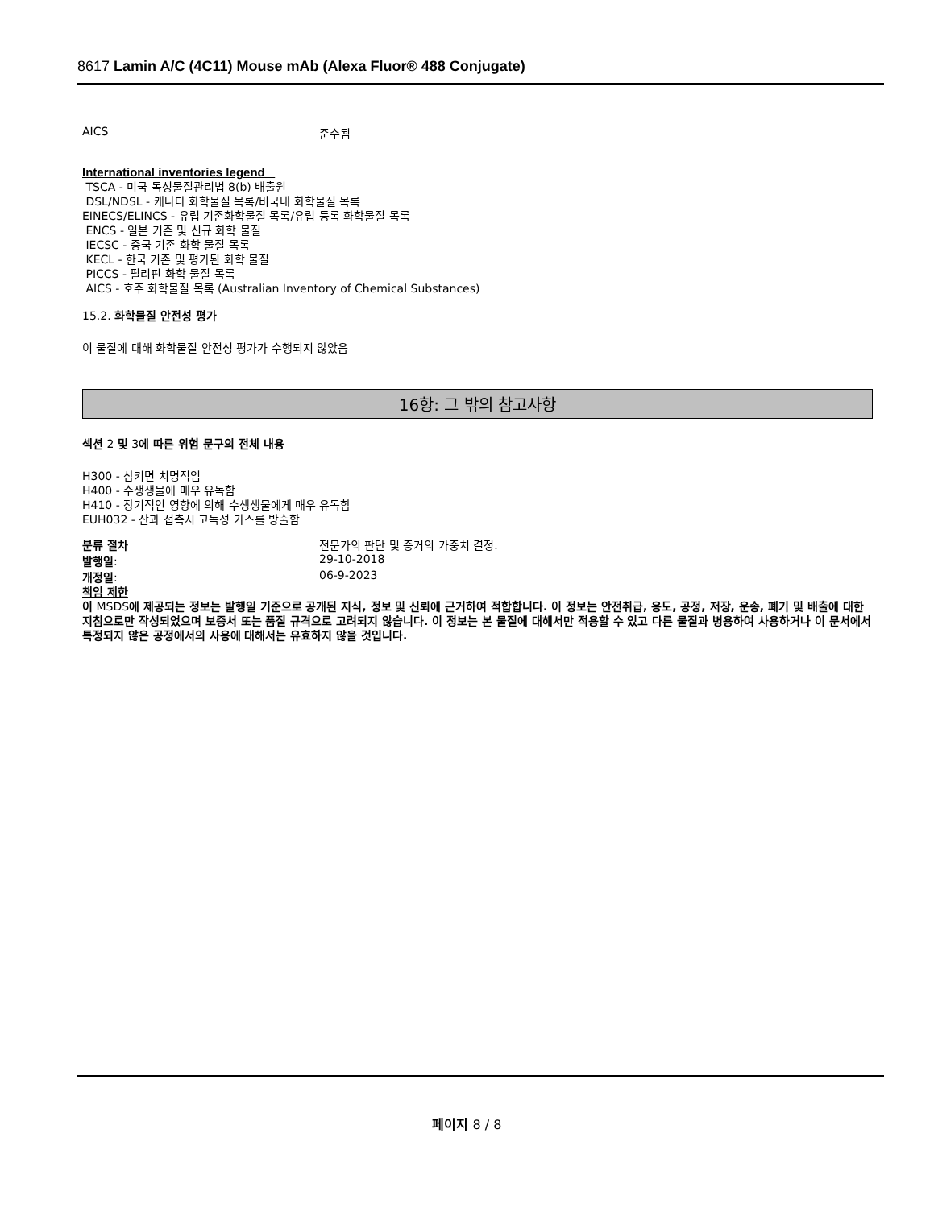8617 Lamin A/C (4C11) Mouse mAb (Alexa Fluor® 488 Conjugate)
AICS 준수됨
International inventories legend
TSCA - 미국 독성물질관리법 8(b) 배출원
DSL/NDSL - 캐나다 화학물질 목록/비국내 화학물질 목록
EINECS/ELINCS - 유럽 기존화학물질 목록/유럽 등록 화학물질 목록
ENCS - 일본 기존 및 신규 화학 물질
IECSC - 중국 기존 화학 물질 목록
KECL - 한국 기존 및 평가된 화학 물질
PICCS - 필리핀 화학 물질 목록
AICS - 호주 화학물질 목록 (Australian Inventory of Chemical Substances)
15.2. 화학물질 안전성 평가
이 물질에 대해 화학물질 안전성 평가가 수행되지 않았음
16항: 그 밖의 참고사항
섹션 2 및 3에 따른 위험 문구의 전체 내용
H300 - 삼키면 치명적임
H400 - 수생생물에 매우 유독함
H410 - 장기적인 영향에 의해 수생생물에게 매우 유독함
EUH032 - 산과 접촉시 고독성 가스를 방출함
분류 절차 전문가의 판단 및 증거의 가중치 결정.
발행일: 29-10-2018
개정일: 06-9-2023
책임 제한
이 MSDS에 제공되는 정보는 발행일 기준으로 공개된 지식, 정보 및 신뢰에 근거하여 적합합니다. 이 정보는 안전취급, 용도, 공정, 저장, 운송, 폐기 및 배출에 대한 지침으로만 작성되었으며 보증서 또는 품질 규격으로 고려되지 않습니다. 이 정보는 본 물질에 대해서만 적용할 수 있고 다른 물질과 병용하여 사용하거나 이 문서에서 특정되지 않은 공정에서의 사용에 대해서는 유효하지 않을 것입니다.
페이지 8 / 8